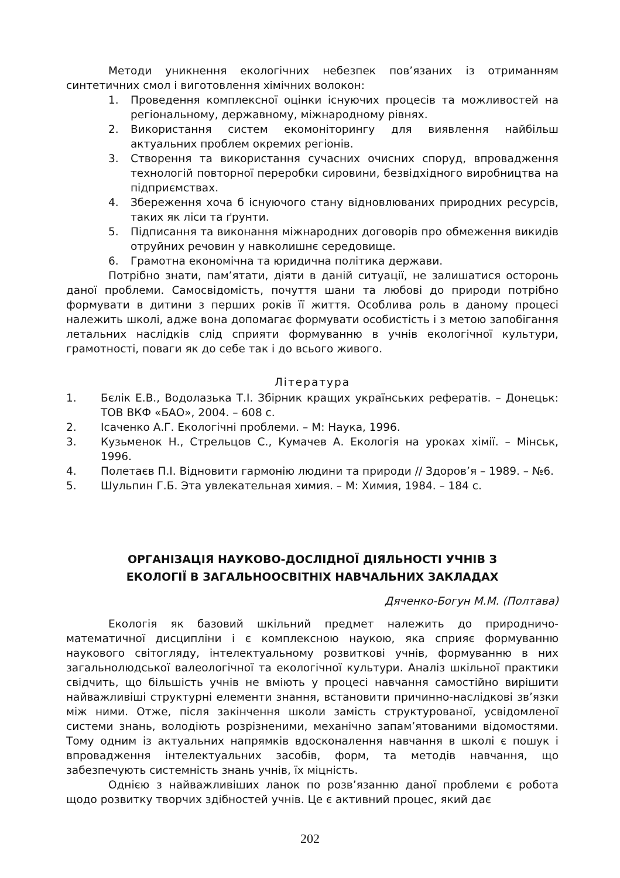Методи уникнення екологічних небезпек пов’язаних із отриманням синтетичних смол і виготовлення хімічних волокон:
1. Проведення комплексної оцінки існуючих процесів та можливостей на регіональному, державному, міжнародному рівнях.
2. Використання систем екомоніторингу для виявлення найбільш актуальних проблем окремих регіонів.
3. Створення та використання сучасних очисних споруд, впровадження технологій повторної переробки сировини, безвідхідного виробництва на підприємствах.
4. Збереження хоча б існуючого стану відновлюваних природних ресурсів, таких як ліси та ґрунти.
5. Підписання та виконання міжнародних договорів про обмеження викидів отруйних речовин у навколишнє середовище.
6. Грамотна економічна та юридична політика держави.
Потрібно знати, пам’ятати, діяти в даній ситуації, не залишатися осторонь даної проблеми. Самосвідомість, почуття шани та любові до природи потрібно формувати в дитини з перших років її життя. Особлива роль в даному процесі належить школі, адже вона допомагає формувати особистість і з метою запобігання летальних наслідків слід сприяти формуванню в учнів екологічної культури, грамотності, поваги як до себе так і до всього живого.
Література
1. Бєлік Е.В., Водолазька Т.І. Збірник кращих українських рефератів. – Донецьк: ТОВ ВКФ «БАО», 2004. – 608 с.
2. Ісаченко А.Г. Екологічні проблеми. – М: Наука, 1996.
3. Кузьменок Н., Стрельцов С., Кумачев А. Екологія на уроках хімії. – Мінськ, 1996.
4. Полетаєв П.І. Відновити гармонію людини та природи // Здоров’я – 1989. – №6.
5. Шульпин Г.Б. Эта увлекательная химия. – М: Химия, 1984. – 184 с.
ОРГАНІЗАЦІЯ НАУКОВО-ДОСЛІДНОЇ ДІЯЛЬНОСТІ УЧНІВ З
ЕКОЛОГІЇ В ЗАГАЛЬНООСВІТНІХ НАВЧАЛЬНИХ ЗАКЛАДАХ
Дяченко-Богун М.М. (Полтава)
Екологія як базовий шкільний предмет належить до природничо-математичної дисципліни і є комплексною наукою, яка сприяє формуванню наукового світогляду, інтелектуальному розвиткові учнів, формуванню в них загальнолюдської валеологічної та екологічної культури. Аналіз шкільної практики свідчить, що більшість учнів не вміють у процесі навчання самостійно вирішити найважливіші структурні елементи знання, встановити причинно-наслідкові зв’язки між ними. Отже, після закінчення школи замість структурованої, усвідомленої системи знань, володіють розрізненими, механічно запам’ятованими відомостями. Тому одним із актуальних напрямків вдосконалення навчання в школі є пошук і впровадження інтелектуальних засобів, форм, та методів навчання, що забезпечують системність знань учнів, їх міцність.
Однією з найважливіших ланок по розв’язанню даної проблеми є робота щодо розвитку творчих здібностей учнів. Це є активний процес, який дає
202